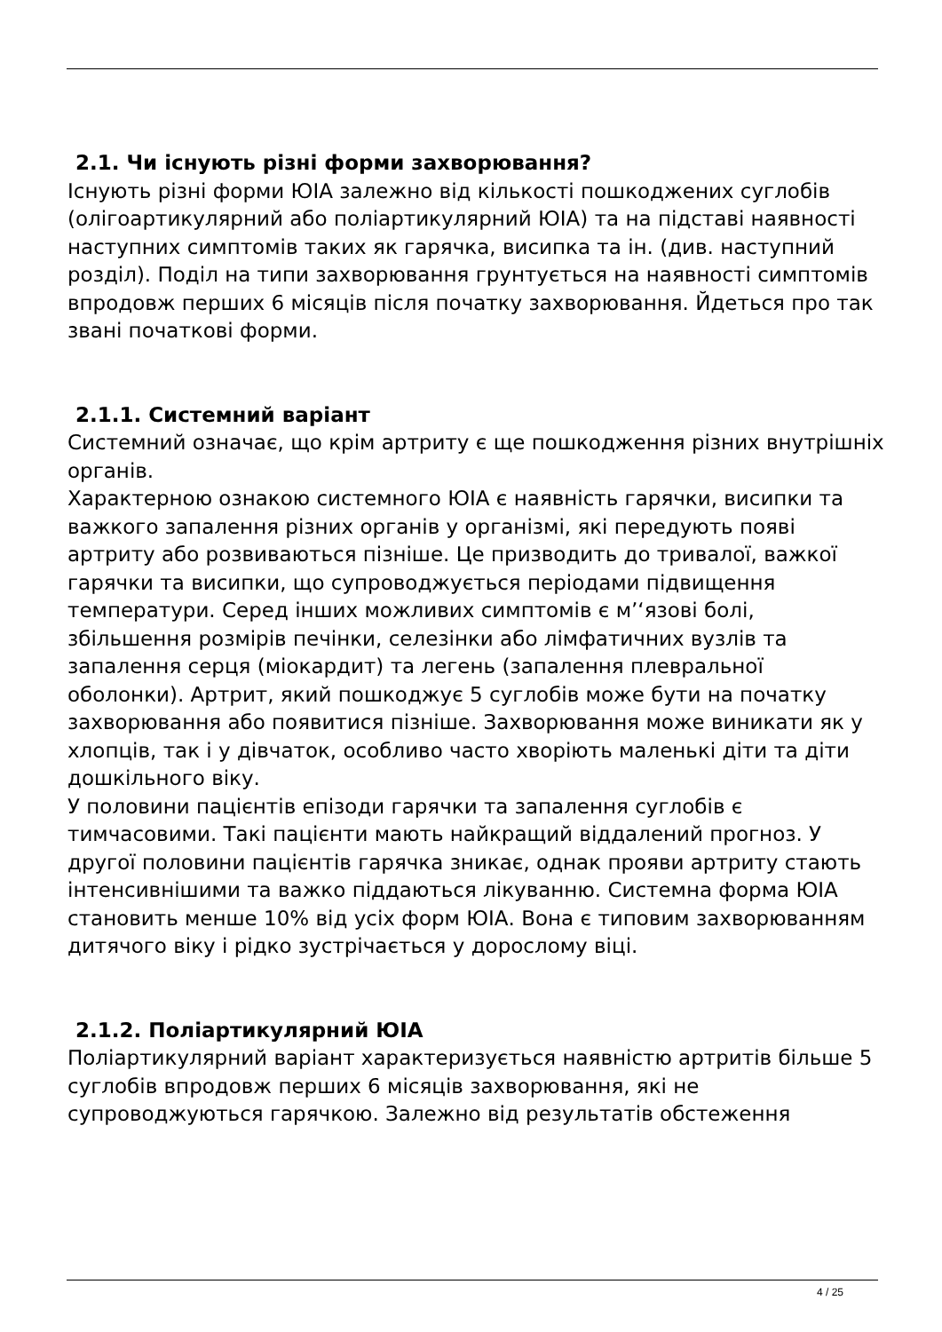2.1. Чи існують різні форми захворювання?
Існують різні форми ЮІА залежно від кількості пошкоджених суглобів (олігоартикулярний або поліартикулярний ЮІА) та на підставі наявності наступних симптомів таких як гарячка, висипка та ін. (див. наступний розділ). Поділ на типи захворювання грунтується на наявності симптомів впродовж перших 6 місяців після початку захворювання. Йдеться про так звані початкові форми.
2.1.1. Системний варіант
Системний означає, що крім артриту є ще пошкодження різних внутрішніх органів.
Характерною ознакою системного ЮІА є наявність гарячки, висипки та важкого запалення різних органів у організмі, які передують появі артриту або розвиваються пізніше. Це призводить до тривалої, важкої гарячки та висипки, що супроводжується періодами підвищення температури. Серед інших можливих симптомів є м’‘язові болі, збільшення розмірів печінки, селезінки або лімфатичних вузлів та запалення серця (міокардит) та легень (запалення плевральної оболонки). Артрит, який пошкоджує 5 суглобів може бути на початку захворювання або появитися пізніше. Захворювання може виникати як у хлопців, так і у дівчаток, особливо часто хворіють маленькі діти та діти дошкільного віку.
У половини пацієнтів епізоди гарячки та запалення суглобів є тимчасовими. Такі пацієнти мають найкращий віддалений прогноз. У другої половини пацієнтів гарячка зникає, однак прояви артриту стають інтенсивнішими та важко піддаються лікуванню. Системна форма ЮІА становить менше 10% від усіх форм ЮІА. Вона є типовим захворюванням дитячого віку і рідко зустрічається у дорослому віці.
2.1.2. Поліартикулярний ЮІА
Поліартикулярний варіант характеризується наявністю артритів більше 5 суглобів впродовж перших 6 місяців захворювання, які не супроводжуються гарячкою. Залежно від результатів обстеження
4 / 25